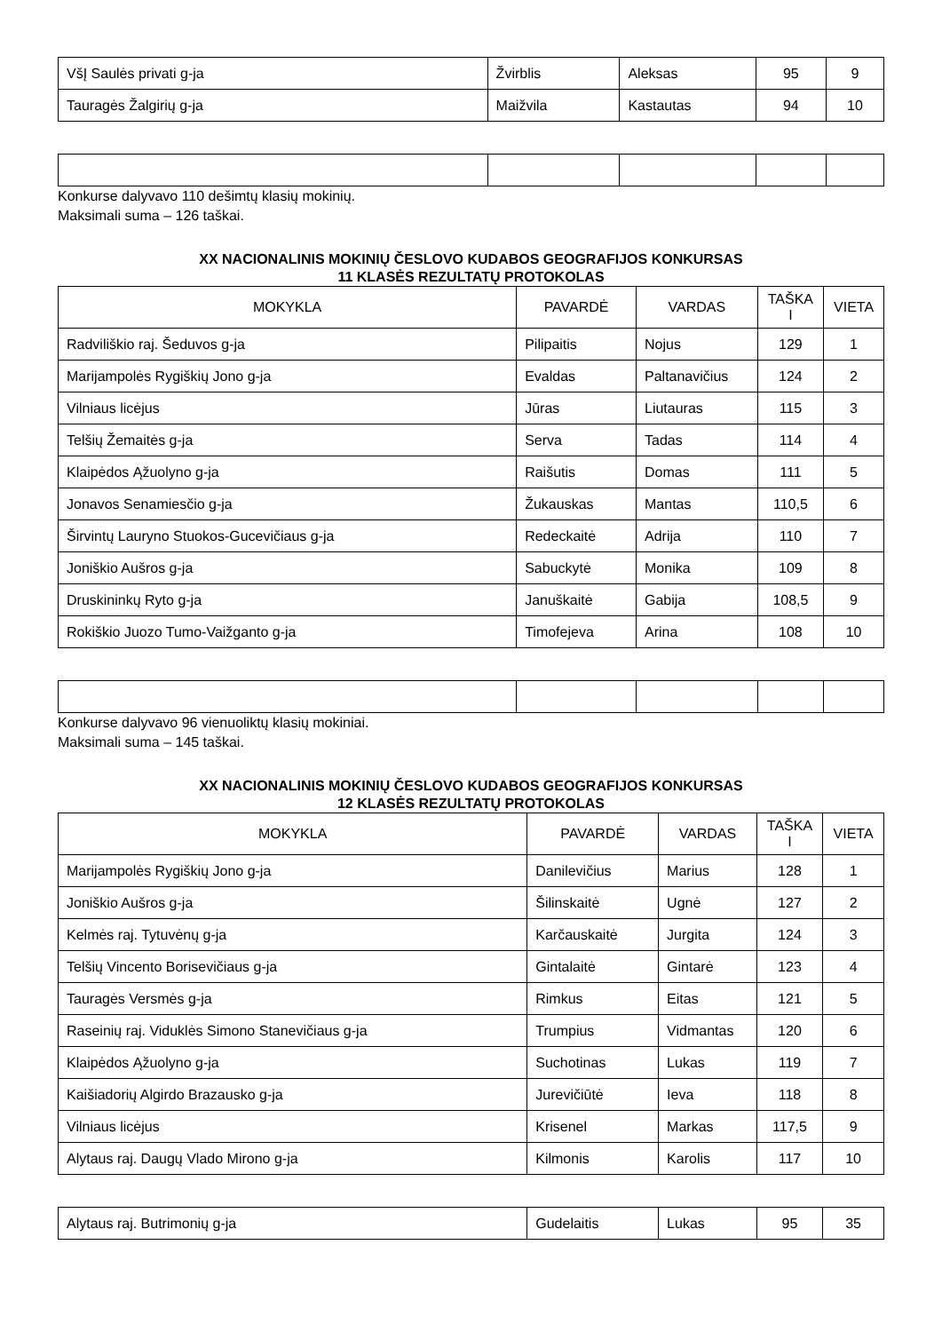| VšĮ Saulės privati g-ja | Žvirblis | Aleksas | 95 | 9 |
| Tauragės Žalgirių g-ja | Maižvila | Kastautas | 94 | 10 |
Konkurse dalyvavo 110 dešimtų klasių mokinių.
Maksimali suma – 126 taškai.
XX NACIONALINIS MOKINIŲ ČESLOVO KUDABOS GEOGRAFIJOS KONKURSAS
11 KLASĖS REZULTATŲ PROTOKOLAS
| MOKYKLA | PAVARDĖ | VARDAS | TAŠKA I | VIETA |
| --- | --- | --- | --- | --- |
| Radviliškio raj. Šeduvos g-ja | Pilipaitis | Nojus | 129 | 1 |
| Marijampolės Rygiškių Jono g-ja | Evaldas | Paltanavičius | 124 | 2 |
| Vilniaus licėjus | Jūras | Liutauras | 115 | 3 |
| Telšių Žemaitės g-ja | Serva | Tadas | 114 | 4 |
| Klaipėdos Ąžuolyno g-ja | Raišutis | Domas | 111 | 5 |
| Jonavos Senamiesčio g-ja | Žukauskas | Mantas | 110,5 | 6 |
| Širvintų Lauryno Stuokos-Gucevičiaus g-ja | Redeckaitė | Adrija | 110 | 7 |
| Joniškio Aušros g-ja | Sabuckytė | Monika | 109 | 8 |
| Druskininkų Ryto g-ja | Januškaitė | Gabija | 108,5 | 9 |
| Rokiškio Juozo Tumo-Vaižganto g-ja | Timofejeva | Arina | 108 | 10 |
Konkurse dalyvavo 96 vienuoliktų klasių mokiniai.
Maksimali suma – 145 taškai.
XX NACIONALINIS MOKINIŲ ČESLOVO KUDABOS GEOGRAFIJOS KONKURSAS
12 KLASĖS REZULTATŲ PROTOKOLAS
| MOKYKLA | PAVARDĖ | VARDAS | TAŠKA I | VIETA |
| --- | --- | --- | --- | --- |
| Marijampolės Rygiškių Jono g-ja | Danilevičius | Marius | 128 | 1 |
| Joniškio Aušros g-ja | Šilinskaitė | Ugnė | 127 | 2 |
| Kelmės raj. Tytuvėnų g-ja | Karčauskaitė | Jurgita | 124 | 3 |
| Telšių Vincento Borisevičiaus g-ja | Gintalaitė | Gintarė | 123 | 4 |
| Tauragės Versmės g-ja | Rimkus | Eitas | 121 | 5 |
| Raseinių raj. Viduklės Simono Stanevičiaus g-ja | Trumpius | Vidmantas | 120 | 6 |
| Klaipėdos Ąžuolyno g-ja | Suchotinas | Lukas | 119 | 7 |
| Kaišiadorių Algirdo Brazausko g-ja | Jurevičiūtė | Ieva | 118 | 8 |
| Vilniaus licėjus | Krisenel | Markas | 117,5 | 9 |
| Alytaus raj. Daugų Vlado Mirono g-ja | Kilmonis | Karolis | 117 | 10 |
| Alytaus raj. Butrimonių g-ja | Gudelaitis | Lukas | 95 | 35 |